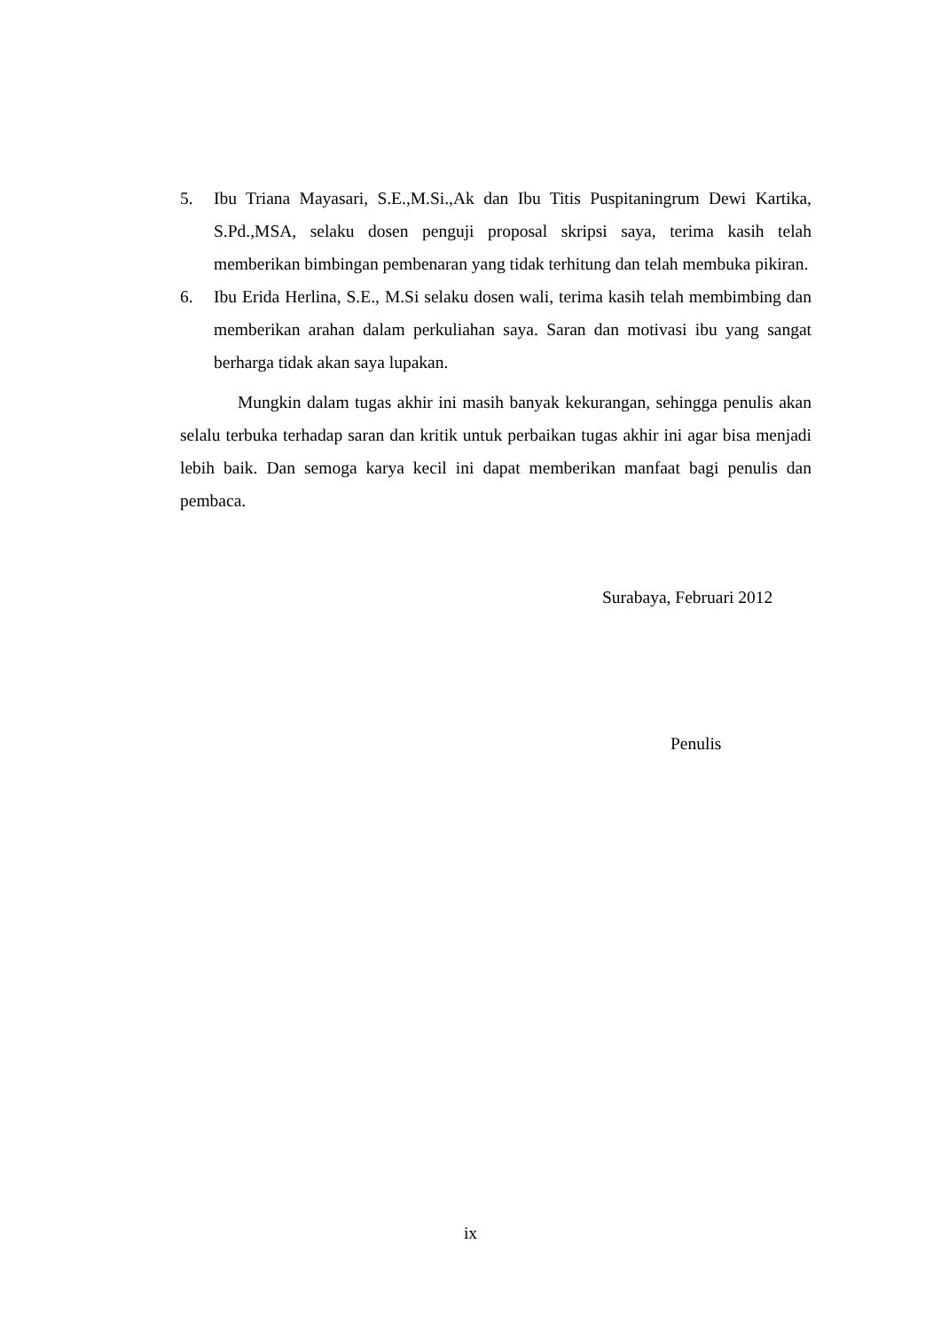5. Ibu Triana Mayasari, S.E.,M.Si.,Ak dan Ibu Titis Puspitaningrum Dewi Kartika, S.Pd.,MSA, selaku dosen penguji proposal skripsi saya, terima kasih telah memberikan bimbingan pembenaran yang tidak terhitung dan telah membuka pikiran.
6. Ibu Erida Herlina, S.E., M.Si selaku dosen wali, terima kasih telah membimbing dan memberikan arahan dalam perkuliahan saya. Saran dan motivasi ibu yang sangat berharga tidak akan saya lupakan.
Mungkin dalam tugas akhir ini masih banyak kekurangan, sehingga penulis akan selalu terbuka terhadap saran dan kritik untuk perbaikan tugas akhir ini agar bisa menjadi lebih baik. Dan semoga karya kecil ini dapat memberikan manfaat bagi penulis dan pembaca.
Surabaya, Februari 2012
Penulis
ix